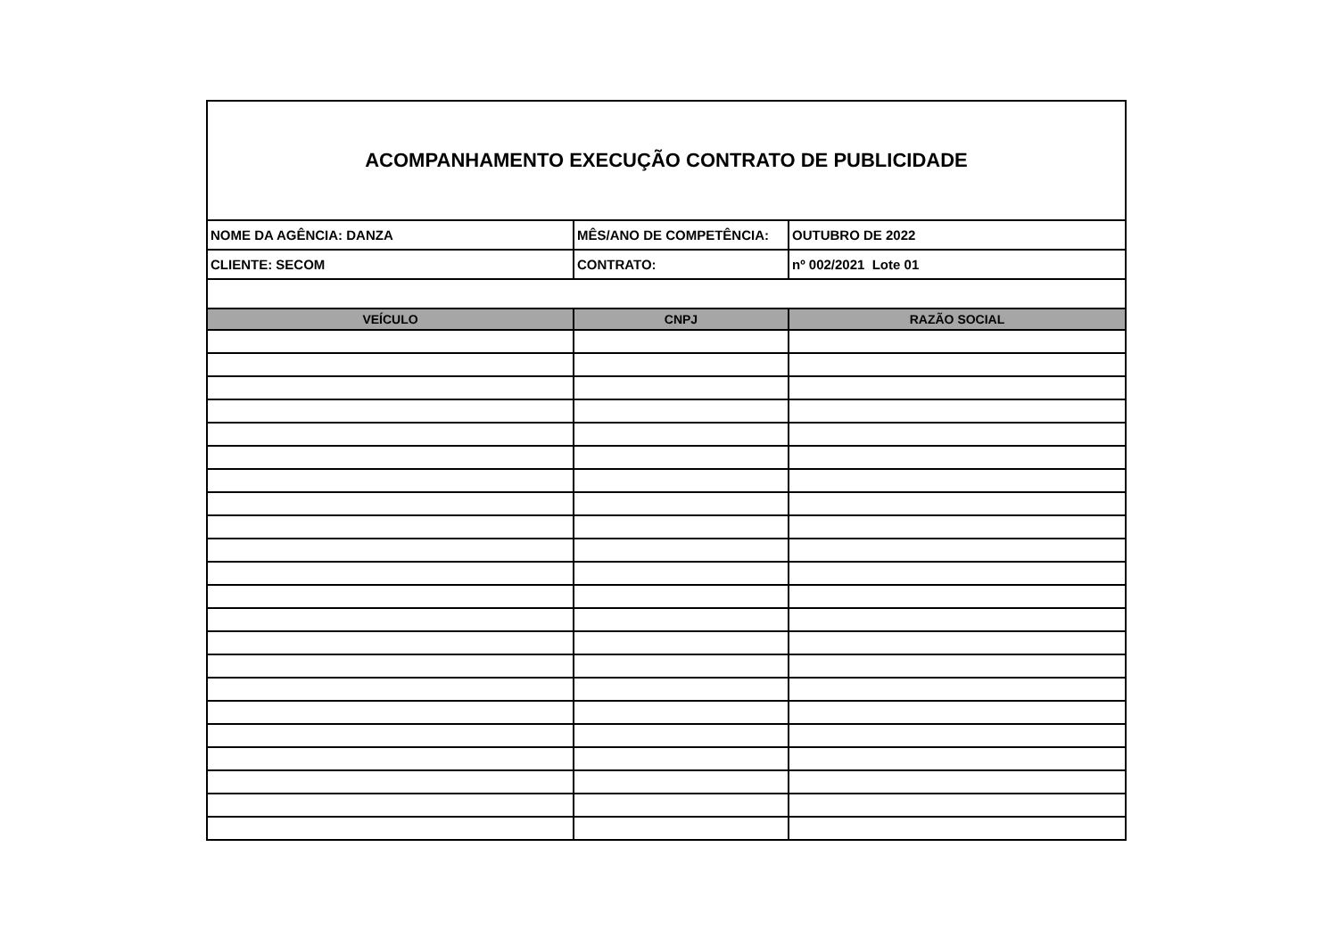| ACOMPANHAMENTO EXECUÇÃO CONTRATO DE PUBLICIDADE | | |
| NOME DA AGÊNCIA: DANZA | MÊS/ANO DE COMPETÊNCIA: | OUTUBRO DE 2022 |
| CLIENTE: SECOM | CONTRATO: | nº 002/2021 Lote 01 |
| VEÍCULO | CNPJ | RAZÃO SOCIAL |